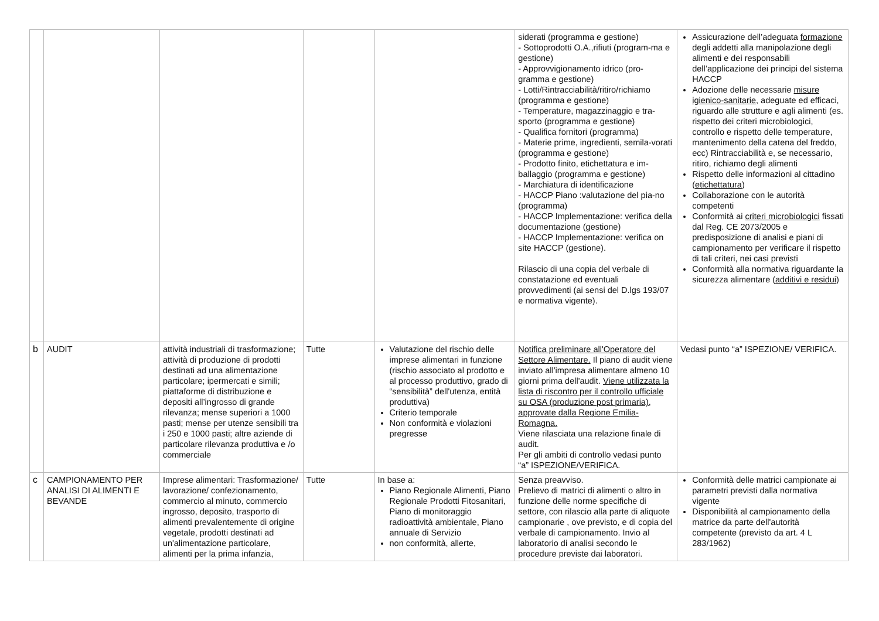| | | | | | siderati (programma e gestione) - Sottoprodotti O.A.,rifiuti (program-ma e gestione) - Approvvigionamento idrico (pro-gramma e gestione) - Lotti/Rintracciabilità/ritiro/richiamo (programma e gestione) - Temperature, magazzinaggio e tra-sporto (programma e gestione) - Qualifica fornitori (programma) - Materie prime, ingredienti, semila-vorati (programma e gestione) - Prodotto finito, etichettatura e im-ballaggio (programma e gestione) - Marchiatura di identificazione - HACCP Piano :valutazione del pia-no (programma) - HACCP Implementazione: verifica della documentazione (gestione) - HACCP Implementazione: verifica on site HACCP (gestione). Rilascio di una copia del verbale di constatazione ed eventuali provvedimenti (ai sensi del D.lgs 193/07 e normativa vigente). | Assicurazione dell’adeguata formazione degli addetti alla manipolazione degli alimenti e dei responsabili dell’applicazione dei principi del sistema HACCP Adozione delle necessarie misure igienico-sanitarie , adeguate ed efficaci, riguardo alle strutture e agli alimenti (es. rispetto dei criteri microbiologici, controllo e rispetto delle temperature, mantenimento della catena del freddo, ecc) Rintracciabilità e, se necessario, ritiro, richiamo degli alimenti Rispetto delle informazioni al cittadino ( etichettatura ) Collaborazione con le autorità competenti Conformità ai criteri microbiologici fissati dal Reg. CE 2073/2005 e predisposizione di analisi e piani di campionamento per verificare il rispetto di tali criteri, nei casi previsti Conformità alla normativa riguardante la sicurezza alimentare ( additivi e residui ) |
| b | AUDIT | attività industriali di trasformazione; attività di produzione di prodotti destinati ad una alimentazione particolare; ipermercati e simili; piattaforme di distribuzione e depositi all’ingrosso di grande rilevanza; mense superiori a 1000 pasti; mense per utenze sensibili tra i 250 e 1000 pasti; altre aziende di particolare rilevanza produttiva e /o commerciale | Tutte | Valutazione del rischio delle imprese alimentari in funzione (rischio associato al prodotto e al processo produttivo, grado di “sensibilità” dell'utenza, entità produttiva) Criterio temporale Non conformità e violazioni pregresse | Notifica preliminare all'Operatore del Settore Alimentare. Il piano di audit viene inviato all'impresa alimentare almeno 10 giorni prima dell'audit. Viene utilizzata la lista di riscontro per il controllo ufficiale su OSA (produzione post primaria), approvate dalla Regione Emilia-Romagna. Viene rilasciata una relazione finale di audit. Per gli ambiti di controllo vedasi punto “a” ISPEZIONE/VERIFICA. | Vedasi punto “a” ISPEZIONE/ VERIFICA. |
| c | CAMPIONAMENTO PER ANALISI DI ALIMENTI E BEVANDE | Imprese alimentari: Trasformazione/ lavorazione/ confezionamento, commercio al minuto, commercio ingrosso, deposito, trasporto di alimenti prevalentemente di origine vegetale, prodotti destinati ad un'alimentazione particolare, alimenti per la prima infanzia, | Tutte | In base a: Piano Regionale Alimenti, Piano Regionale Prodotti Fitosanitari, Piano di monitoraggio radioattività ambientale, Piano annuale di Servizio non conformità, allerte, | Senza preavviso. Prelievo di matrici di alimenti o altro in funzione delle norme specifiche di settore, con rilascio alla parte di aliquote campionarie , ove previsto, e di copia del verbale di campionamento. Invio al laboratorio di analisi secondo le procedure previste dai laboratori. | Conformità delle matrici campionate ai parametri previsti dalla normativa vigente Disponibilità al campionamento della matrice da parte dell'autorità competente (previsto da art. 4 L 283/1962) |